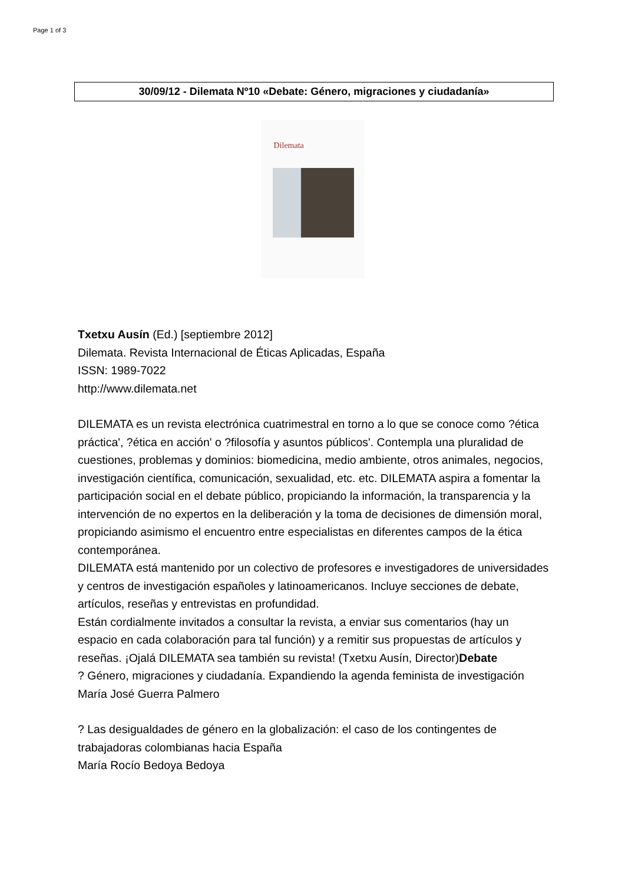Page 1 of 3
30/09/12 - Dilemata Nº10 «Debate: Género, migraciones y ciudadanía»
Dilemata
Txetxu Ausín (Ed.) [septiembre 2012]
Dilemata. Revista Internacional de Éticas Aplicadas, España
ISSN: 1989-7022
http://www.dilemata.net
DILEMATA es un revista electrónica cuatrimestral en torno a lo que se conoce como ?ética práctica', ?ética en acción' o ?filosofía y asuntos públicos'. Contempla una pluralidad de cuestiones, problemas y dominios: biomedicina, medio ambiente, otros animales, negocios, investigación científica, comunicación, sexualidad, etc. etc. DILEMATA aspira a fomentar la participación social en el debate público, propiciando la información, la transparencia y la intervención de no expertos en la deliberación y la toma de decisiones de dimensión moral, propiciando asimismo el encuentro entre especialistas en diferentes campos de la ética contemporánea.
DILEMATA está mantenido por un colectivo de profesores e investigadores de universidades y centros de investigación españoles y latinoamericanos. Incluye secciones de debate, artículos, reseñas y entrevistas en profundidad.
Están cordialmente invitados a consultar la revista, a enviar sus comentarios (hay un espacio en cada colaboración para tal función) y a remitir sus propuestas de artículos y reseñas. ¡Ojalá DILEMATA sea también su revista! (Txetxu Ausín, Director)Debate
? Género, migraciones y ciudadanía. Expandiendo la agenda feminista de investigación
María José Guerra Palmero
? Las desigualdades de género en la globalización: el caso de los contingentes de trabajadoras colombianas hacia España
María Rocío Bedoya Bedoya